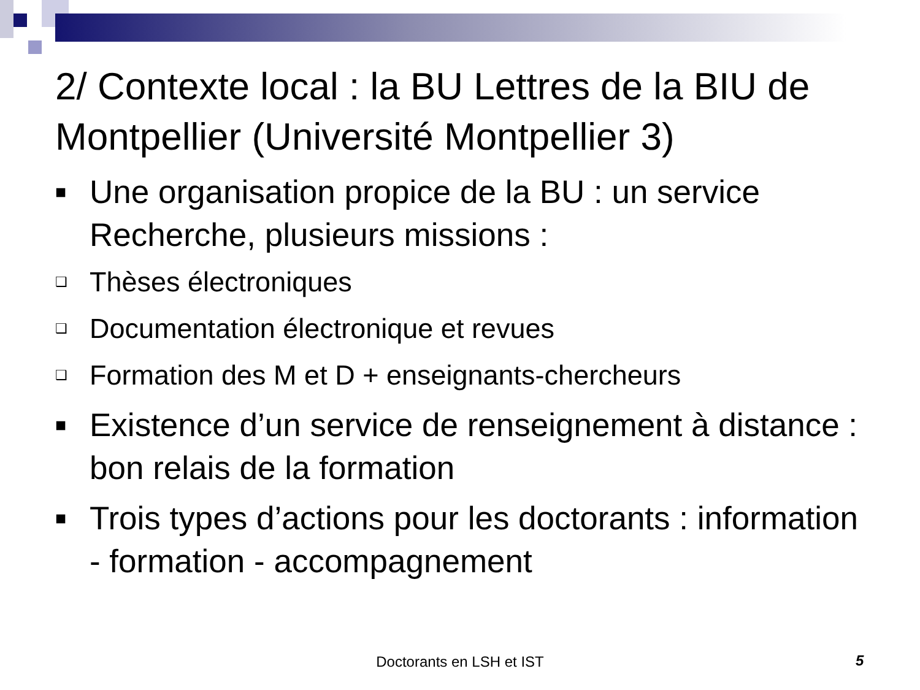2/ Contexte local : la BU Lettres de la BIU de Montpellier (Université Montpellier 3)
■ Une organisation propice de la BU : un service Recherche, plusieurs missions :
❑ Thèses électroniques
❑ Documentation électronique et revues
❑ Formation des M et D + enseignants-chercheurs
■ Existence d’un service de renseignement à distance : bon relais de la formation
■ Trois types d’actions pour les doctorants : information - formation - accompagnement
Doctorants en LSH et IST 5